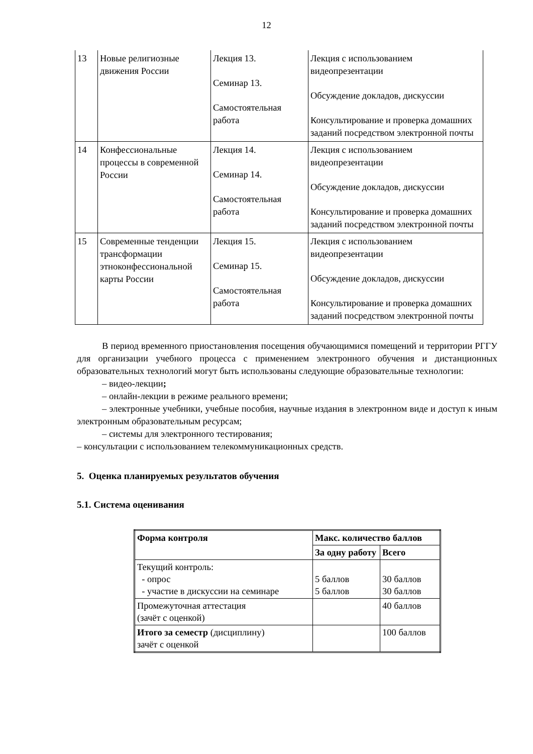12
| 13 | Новые религиозные движения России | Лекция 13. Семинар 13. Самостоятельная работа | Лекция с использованием видеопрезентации Обсуждение докладов, дискуссии Консультирование и проверка домашних заданий посредством электронной почты |
| 14 | Конфессиональные процессы в современной России | Лекция 14. Семинар 14. Самостоятельная работа | Лекция с использованием видеопрезентации Обсуждение докладов, дискуссии Консультирование и проверка домашних заданий посредством электронной почты |
| 15 | Современные тенденции трансформации этноконфессиональной карты России | Лекция 15. Семинар 15. Самостоятельная работа | Лекция с использованием видеопрезентации Обсуждение докладов, дискуссии Консультирование и проверка домашних заданий посредством электронной почты |
В период временного приостановления посещения обучающимися помещений и территории РГГУ для организации учебного процесса с применением электронного обучения и дистанционных образовательных технологий могут быть использованы следующие образовательные технологии:
– видео-лекции;
– онлайн-лекции в режиме реального времени;
– электронные учебники, учебные пособия, научные издания в электронном виде и доступ к иным электронным образовательным ресурсам;
– системы для электронного тестирования;
– консультации с использованием телекоммуникационных средств.
5. Оценка планируемых результатов обучения
5.1. Система оценивания
| Форма контроля | Макс. количество баллов | |
| | За одну работу | Всего |
| Текущий контроль: - опрос - участие в дискуссии на семинаре | 5 баллов 5 баллов | 30 баллов 30 баллов |
| Промежуточная аттестация (зачёт с оценкой) | | 40 баллов |
| Итого за семестр (дисциплину) зачёт с оценкой | | 100 баллов |